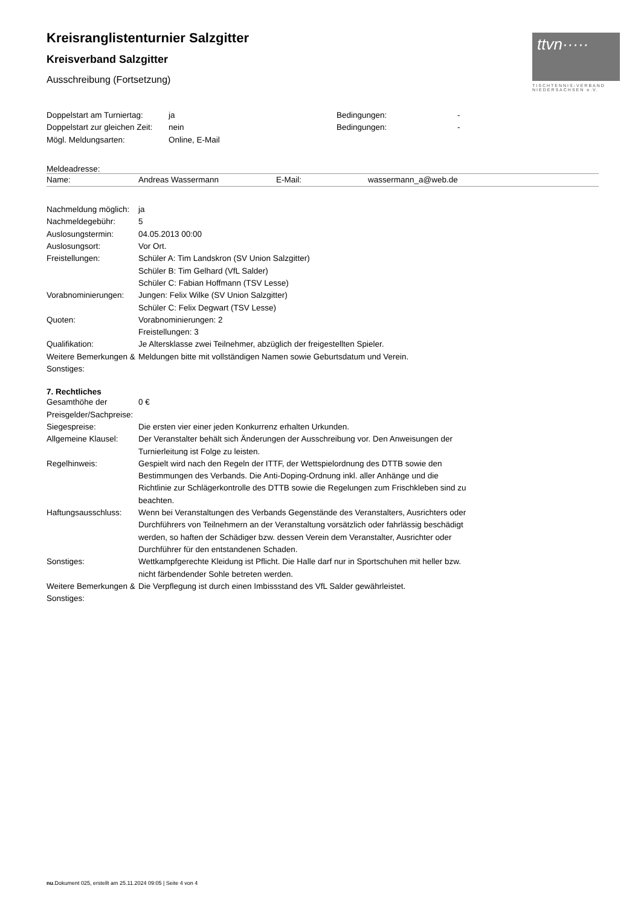ttvn·····
TISCHTENNIS-VERBAND
NIEDERSACHSEN e.V.
Kreisranglistenturnier Salzgitter
Kreisverband Salzgitter
Ausschreibung (Fortsetzung)
| Doppelstart am Turniertag: | ja | Bedingungen: | - |
| Doppelstart zur gleichen Zeit: | nein | Bedingungen: | - |
| Mögl. Meldungsarten: | Online, E-Mail | | |
Meldeadresse:
| Name: | Andreas Wassermann | E-Mail: | wassermann_a@web.de |
| Nachmeldung möglich: | ja |
| Nachmeldegebühr: | 5 |
| Auslosungstermin: | 04.05.2013 00:00 |
| Auslosungsort: | Vor Ort. |
| Freistellungen: | Schüler A: Tim Landskron (SV Union Salzgitter) Schüler B: Tim Gelhard (VfL Salder) Schüler C: Fabian Hoffmann (TSV Lesse) |
| Vorabnominierungen: | Jungen: Felix Wilke (SV Union Salzgitter) Schüler C: Felix Degwart (TSV Lesse) |
| Quoten: | Vorabnominierungen: 2 Freistellungen: 3 |
| Qualifikation: | Je Altersklasse zwei Teilnehmer, abzüglich der freigestellten Spieler. |
| Weitere Bemerkungen & Sonstiges: | Meldungen bitte mit vollständigen Namen sowie Geburtsdatum und Verein. |
7. Rechtliches
| Gesamthöhe der Preisgelder/Sachpreise: | 0 € |
| Siegespreise: | Die ersten vier einer jeden Konkurrenz erhalten Urkunden. |
| Allgemeine Klausel: | Der Veranstalter behält sich Änderungen der Ausschreibung vor. Den Anweisungen der Turnierleitung ist Folge zu leisten. |
| Regelhinweis: | Gespielt wird nach den Regeln der ITTF, der Wettspielordnung des DTTB sowie den Bestimmungen des Verbands. Die Anti-Doping-Ordnung inkl. aller Anhänge und die Richtlinie zur Schlägerkontrolle des DTTB sowie die Regelungen zum Frischkleben sind zu beachten. |
| Haftungsausschluss: | Wenn bei Veranstaltungen des Verbands Gegenstände des Veranstalters, Ausrichters oder Durchführers von Teilnehmern an der Veranstaltung vorsätzlich oder fahrlässig beschädigt werden, so haften der Schädiger bzw. dessen Verein dem Veranstalter, Ausrichter oder Durchführer für den entstandenen Schaden. |
| Sonstiges: | Wettkampfgerechte Kleidung ist Pflicht. Die Halle darf nur in Sportschuhen mit heller bzw. nicht färbendender Sohle betreten werden. |
| Weitere Bemerkungen & Sonstiges: | Die Verpflegung ist durch einen Imbissstand des VfL Salder gewährleistet. |
nu.Dokument 025, erstellt am 25.11.2024 09:05 | Seite 4 von 4